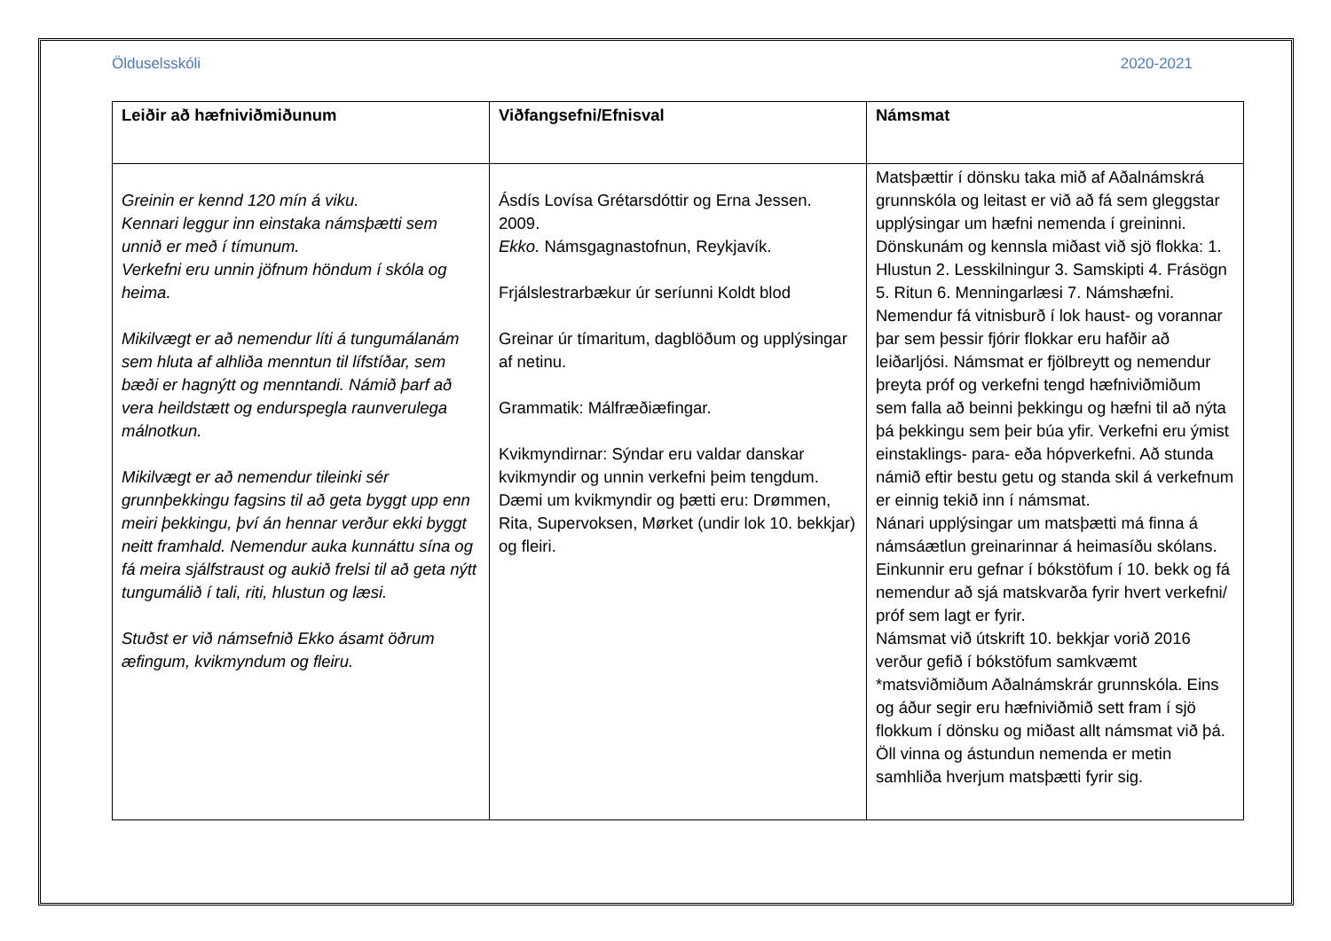Ölduselsskóli 2020-2021
| Leiðir að hæfniviðmiðunum | Viðfangsefni/Efnisval | Námsmat |
| --- | --- | --- |
| Greinin er kennd 120 mín á viku. Kennari leggur inn einstaka námsþætti sem unnið er með í tímunum. Verkefni eru unnin jöfnum höndum í skóla og heima. Mikilvægt er að nemendur líti á tungumálanám sem hluta af alhliða menntun til lífstíðar, sem bæði er hagnýtt og menntandi. Námið þarf að vera heildstætt og endurspegla raunverulega málnotkun. Mikilvægt er að nemendur tileinki sér grunnþekkingu fagsins til að geta byggt upp enn meiri þekkingu, því án hennar verður ekki byggt neitt framhald. Nemendur auka kunnáttu sína og fá meira sjálfstraust og aukið frelsi til að geta nýtt tungumálið í tali, riti, hlustun og læsi. Stuðst er við námsefnið Ekko ásamt öðrum æfingum, kvikmyndum og fleiru. | Ásdís Lovísa Grétarsdóttir og Erna Jessen. 2009. Ekko. Námsgagnastofnun, Reykjavík. Frjálslestrarbækur úr seríunni Koldt blod Greinar úr tímaritum, dagblöðum og upplýsingar af netinu. Grammatik: Málfræðiæfingar. Kvikmyndirnar: Sýndar eru valdar danskar kvikmyndir og unnin verkefni þeim tengdum. Dæmi um kvikmyndir og þætti eru: Drømmen, Rita, Supervoksen, Mørket (undir lok 10. bekkjar) og fleiri. | Matsþættir í dönsku taka mið af Aðalnámskrá grunnskóla og leitast er við að fá sem gleggstar upplýsingar um hæfni nemenda í greininni. Dönskunám og kennsla miðast við sjö flokka: 1. Hlustun 2. Lesskilningur 3. Samskipti 4. Frásögn 5. Ritun 6. Menningarlæsi 7. Námshæfni. Nemendur fá vitnisburð í lok haust- og vorannar þar sem þessir fjórir flokkar eru hafðir að leiðarljósi. Námsmat er fjölbreytt og nemendur þreyta próf og verkefni tengd hæfniviðmiðum sem falla að beinni þekkingu og hæfni til að nýta þá þekkingu sem þeir búa yfir. Verkefni eru ýmist einstaklings- para- eða hópverkefni. Að stunda námið eftir bestu getu og standa skil á verkefnum er einnig tekið inn í námsmat. Nánari upplýsingar um matsþætti má finna á námsáætlun greinarinnar á heimasíðu skólans. Einkunnir eru gefnar í bókstöfum í 10. bekk og fá nemendur að sjá matskvarða fyrir hvert verkefni/ próf sem lagt er fyrir. Námsmat við útskrift 10. bekkjar vorið 2016 verður gefið í bókstöfum samkvæmt *matsviðmiðum Aðalnámskrár grunnskóla. Eins og áður segir eru hæfniviðmið sett fram í sjö flokkum í dönsku og miðast allt námsmat við þá. Öll vinna og ástundun nemenda er metin samhliða hverjum matsþætti fyrir sig. |